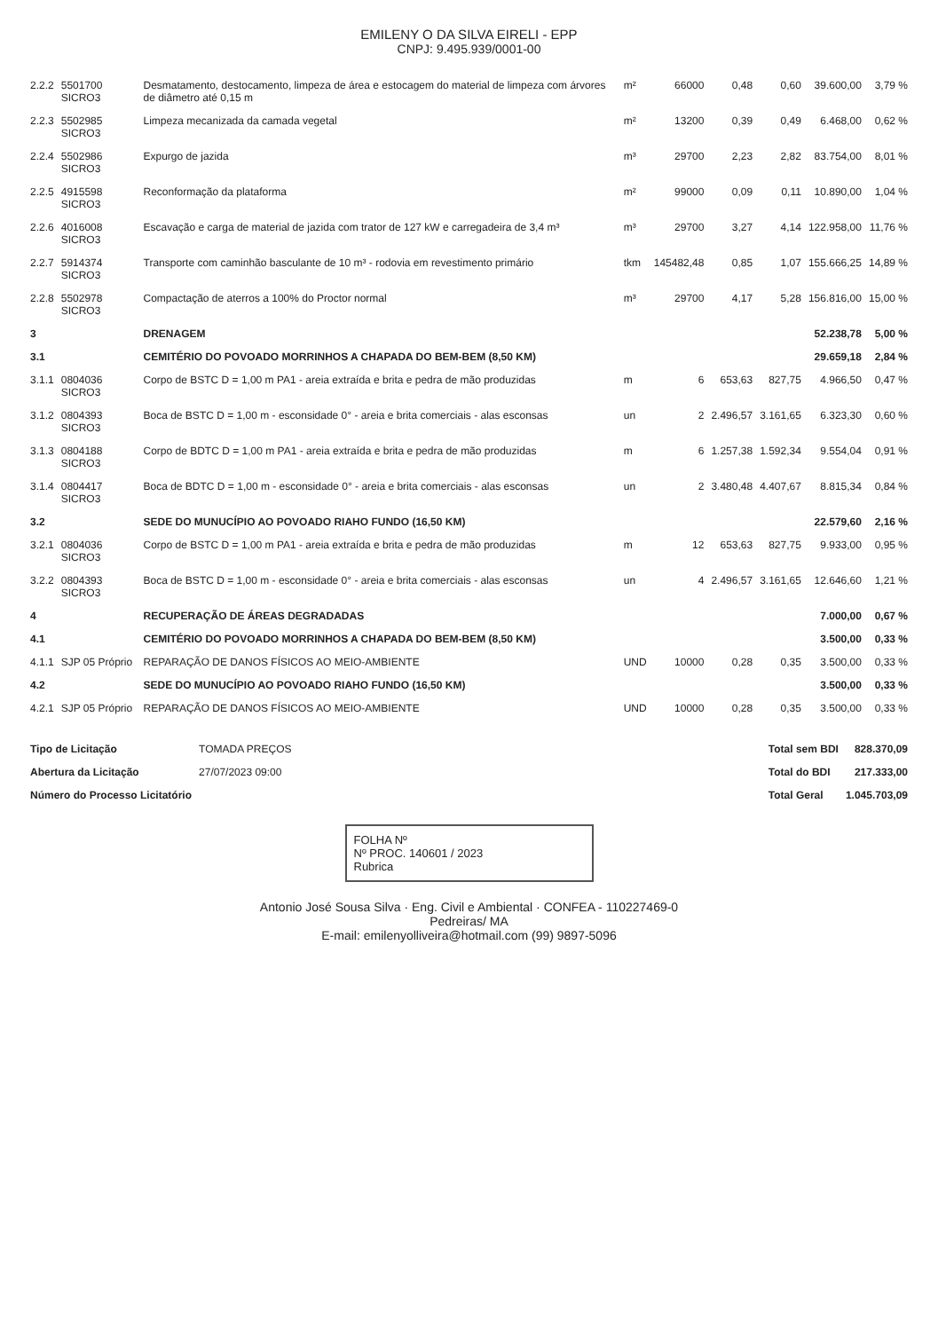EMILENY O DA SILVA EIRELI - EPP
CNPJ: 9.495.939/0001-00
| 2.2.2 | 5501700 SICRO3 | Desmatamento, destocamento, limpeza de área e estocagem do material de limpeza com árvores de diâmetro até 0,15 m | m² | 66000 | 0,48 | 0,60 | 39.600,00 | 3,79 % |
| 2.2.3 | 5502985 SICRO3 | Limpeza mecanizada da camada vegetal | m² | 13200 | 0,39 | 0,49 | 6.468,00 | 0,62 % |
| 2.2.4 | 5502986 SICRO3 | Expurgo de jazida | m³ | 29700 | 2,23 | 2,82 | 83.754,00 | 8,01 % |
| 2.2.5 | 4915598 SICRO3 | Reconformação da plataforma | m² | 99000 | 0,09 | 0,11 | 10.890,00 | 1,04 % |
| 2.2.6 | 4016008 SICRO3 | Escavação e carga de material de jazida com trator de 127 kW e carregadeira de 3,4 m³ | m³ | 29700 | 3,27 | 4,14 | 122.958,00 | 11,76 % |
| 2.2.7 | 5914374 SICRO3 | Transporte com caminhão basculante de 10 m³ - rodovia em revestimento primário | tkm | 145482,48 | 0,85 | 1,07 | 155.666,25 | 14,89 % |
| 2.2.8 | 5502978 SICRO3 | Compactação de aterros a 100% do Proctor normal | m³ | 29700 | 4,17 | 5,28 | 156.816,00 | 15,00 % |
| 3 | | DRENAGEM | | | | | 52.238,78 | 5,00 % |
| 3.1 | | CEMITÉRIO DO POVOADO MORRINHOS A CHAPADA DO BEM-BEM (8,50 KM) | | | | | 29.659,18 | 2,84 % |
| 3.1.1 | 0804036 SICRO3 | Corpo de BSTC D = 1,00 m PA1 - areia extraída e brita e pedra de mão produzidas | m | 6 | 653,63 | 827,75 | 4.966,50 | 0,47 % |
| 3.1.2 | 0804393 SICRO3 | Boca de BSTC D = 1,00 m - esconsidade 0° - areia e brita comerciais - alas esconsas | un | 2 | 2.496,57 | 3.161,65 | 6.323,30 | 0,60 % |
| 3.1.3 | 0804188 SICRO3 | Corpo de BDTC D = 1,00 m PA1 - areia extraída e brita e pedra de mão produzidas | m | 6 | 1.257,38 | 1.592,34 | 9.554,04 | 0,91 % |
| 3.1.4 | 0804417 SICRO3 | Boca de BDTC D = 1,00 m - esconsidade 0° - areia e brita comerciais - alas esconsas | un | 2 | 3.480,48 | 4.407,67 | 8.815,34 | 0,84 % |
| 3.2 | | SEDE DO MUNUCÍPIO AO POVOADO RIAHO FUNDO (16,50 KM) | | | | | 22.579,60 | 2,16 % |
| 3.2.1 | 0804036 SICRO3 | Corpo de BSTC D = 1,00 m PA1 - areia extraída e brita e pedra de mão produzidas | m | 12 | 653,63 | 827,75 | 9.933,00 | 0,95 % |
| 3.2.2 | 0804393 SICRO3 | Boca de BSTC D = 1,00 m - esconsidade 0° - areia e brita comerciais - alas esconsas | un | 4 | 2.496,57 | 3.161,65 | 12.646,60 | 1,21 % |
| 4 | | RECUPERAÇÃO DE ÁREAS DEGRADADAS | | | | | 7.000,00 | 0,67 % |
| 4.1 | | CEMITÉRIO DO POVOADO MORRINHOS A CHAPADA DO BEM-BEM (8,50 KM) | | | | | 3.500,00 | 0,33 % |
| 4.1.1 | SJP 05 Próprio | REPARAÇÃO DE DANOS FÍSICOS AO MEIO-AMBIENTE | UND | 10000 | 0,28 | 0,35 | 3.500,00 | 0,33 % |
| 4.2 | | SEDE DO MUNUCÍPIO AO POVOADO RIAHO FUNDO (16,50 KM) | | | | | 3.500,00 | 0,33 % |
| 4.2.1 | SJP 05 Próprio | REPARAÇÃO DE DANOS FÍSICOS AO MEIO-AMBIENTE | UND | 10000 | 0,28 | 0,35 | 3.500,00 | 0,33 % |
| Tipo de Licitação | TOMADA PREÇOS |
| Abertura da Licitação | 27/07/2023 09:00 |
| Número do Processo Licitatório | |
| Total sem BDI | 828.370,09 |
| Total do BDI | 217.333,00 |
| Total Geral | 1.045.703,09 |
FOLHA Nº
Nº PROC. 140601 / 2023
Rubrica
Antonio José Sousa Silva · Eng. Civil e Ambiental · CONFEA - 110227469-0
Pedreiras/ MA
E-mail: emilenyolliveira@hotmail.com (99) 9897-5096